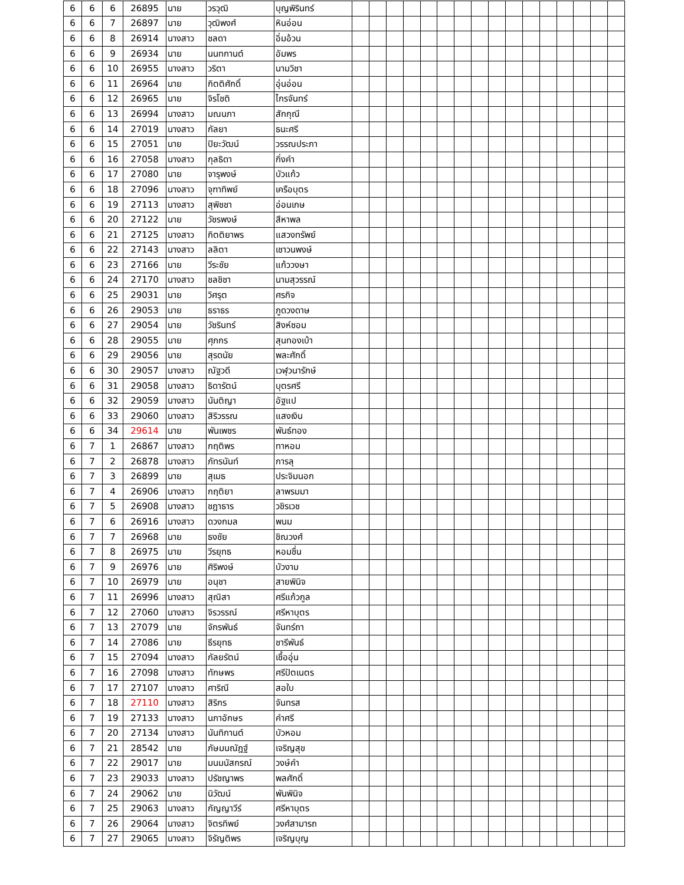| 6 | 6 | 6 | 26895 | นาย | วรวุฒิ | บุญพิรินทร์ | | | | | | | | | | | | | | | | |
| 6 | 6 | 7 | 26897 | นาย | วุฒิพงศ์ | หินอ่อน | | | | | | | | | | | | | | | | |
| 6 | 6 | 8 | 26914 | นางสาว | ชลดา | อิ่มอ้วน | | | | | | | | | | | | | | | | |
| 6 | 6 | 9 | 26934 | นาย | นนทกานต์ | อัมพร | | | | | | | | | | | | | | | | |
| 6 | 6 | 10 | 26955 | นางสาว | วริตา | นามวิชา | | | | | | | | | | | | | | | | |
| 6 | 6 | 11 | 26964 | นาย | กิตติศักดิ์ | อุ่นอ่อน | | | | | | | | | | | | | | | | |
| 6 | 6 | 12 | 26965 | นาย | จิรโชติ | ไกรจันทร์ | | | | | | | | | | | | | | | | |
| 6 | 6 | 13 | 26994 | นางสาว | มณนภา | สักกุณี | | | | | | | | | | | | | | | | |
| 6 | 6 | 14 | 27019 | นางสาว | กัลยา | ธนะศรี | | | | | | | | | | | | | | | | |
| 6 | 6 | 15 | 27051 | นาย | ปิยะวัฒน์ | วรรณประภา | | | | | | | | | | | | | | | | |
| 6 | 6 | 16 | 27058 | นางสาว | กุลธิดา | กิ่งคำ | | | | | | | | | | | | | | | | |
| 6 | 6 | 17 | 27080 | นาย | จารุพงษ์ | บัวแก้ว | | | | | | | | | | | | | | | | |
| 6 | 6 | 18 | 27096 | นางสาว | จุฑาทิพย์ | เครือบุตร | | | | | | | | | | | | | | | | |
| 6 | 6 | 19 | 27113 | นางสาว | สุพิชชา | อ่อนเกษ | | | | | | | | | | | | | | | | |
| 6 | 6 | 20 | 27122 | นาย | วัชรพงษ์ | สีหาพล | | | | | | | | | | | | | | | | |
| 6 | 6 | 21 | 27125 | นางสาว | กิตติยาพร | แสวงทรัพย์ | | | | | | | | | | | | | | | | |
| 6 | 6 | 22 | 27143 | นางสาว | ลลิตา | เชาวนพงษ์ | | | | | | | | | | | | | | | | |
| 6 | 6 | 23 | 27166 | นาย | วีระชัย | แก้ววงษา | | | | | | | | | | | | | | | | |
| 6 | 6 | 24 | 27170 | นางสาว | ชลชิชา | นามสุวรรณ์ | | | | | | | | | | | | | | | | |
| 6 | 6 | 25 | 29031 | นาย | วิศรุต | ศรกิจ | | | | | | | | | | | | | | | | |
| 6 | 6 | 26 | 29053 | นาย | ธราธร | ภูดวงดาษ | | | | | | | | | | | | | | | | |
| 6 | 6 | 27 | 29054 | นาย | วัชรินทร์ | สิงห์ซอม | | | | | | | | | | | | | | | | |
| 6 | 6 | 28 | 29055 | นาย | ศุภกร | สุนทองเบ้า | | | | | | | | | | | | | | | | |
| 6 | 6 | 29 | 29056 | นาย | สุรดนัย | พละศักดิ์ | | | | | | | | | | | | | | | | |
| 6 | 6 | 30 | 29057 | นางสาว | ณัฐวดี | เวฬุวนารักษ์ | | | | | | | | | | | | | | | | |
| 6 | 6 | 31 | 29058 | นางสาว | ธิดารัตน์ | บุตรศรี | | | | | | | | | | | | | | | | |
| 6 | 6 | 32 | 29059 | นางสาว | นันติญา | อัฐแป | | | | | | | | | | | | | | | | |
| 6 | 6 | 33 | 29060 | นางสาว | สิริวรรณ | แสงเงิน | | | | | | | | | | | | | | | | |
| 6 | 6 | 34 | 29614 | นาย | พันเพชร | พันธ์ทอง | | | | | | | | | | | | | | | | |
| 6 | 7 | 1 | 26867 | นางสาว | กฤติพร | ทาหอม | | | | | | | | | | | | | | | | |
| 6 | 7 | 2 | 26878 | นางสาว | ภัทรนันท์ | การลุ | | | | | | | | | | | | | | | | |
| 6 | 7 | 3 | 26899 | นาย | สุเมธ | ประจิมนอก | | | | | | | | | | | | | | | | |
| 6 | 7 | 4 | 26906 | นางสาว | กฤติยา | ลาพรมมา | | | | | | | | | | | | | | | | |
| 6 | 7 | 5 | 26908 | นางสาว | ชฎาธาร | วชิรเวช | | | | | | | | | | | | | | | | |
| 6 | 7 | 6 | 26916 | นางสาว | ดวงกมล | พนม | | | | | | | | | | | | | | | | |
| 6 | 7 | 7 | 26968 | นาย | ธงชัย | ชิณวงศ์ | | | | | | | | | | | | | | | | |
| 6 | 7 | 8 | 26975 | นาย | วีรยุทธ | หอมชื่น | | | | | | | | | | | | | | | | |
| 6 | 7 | 9 | 26976 | นาย | ศิริพงษ์ | บัวงาม | | | | | | | | | | | | | | | | |
| 6 | 7 | 10 | 26979 | นาย | อนุชา | สายพินิจ | | | | | | | | | | | | | | | | |
| 6 | 7 | 11 | 26996 | นางสาว | สุณิสา | ศรีแก้วกูล | | | | | | | | | | | | | | | | |
| 6 | 7 | 12 | 27060 | นางสาว | จิรวรรณ์ | ศรีหาบุตร | | | | | | | | | | | | | | | | |
| 6 | 7 | 13 | 27079 | นาย | จักรพันธ์ | จันทร์ถา | | | | | | | | | | | | | | | | |
| 6 | 7 | 14 | 27086 | นาย | ธีรยุทธ | ชารีพันธ์ | | | | | | | | | | | | | | | | |
| 6 | 7 | 15 | 27094 | นางสาว | กัลยรัตน์ | เชื้ออุ่น | | | | | | | | | | | | | | | | |
| 6 | 7 | 16 | 27098 | นางสาว | ทักษพร | ศรีปัตเนตร | | | | | | | | | | | | | | | | |
| 6 | 7 | 17 | 27107 | นางสาว | ศาริณี | สอใบ | | | | | | | | | | | | | | | | |
| 6 | 7 | 18 | 27110 | นางสาว | สิริกร | จันทรส | | | | | | | | | | | | | | | | |
| 6 | 7 | 19 | 27133 | นางสาว | นภาอักษร | คำศรี | | | | | | | | | | | | | | | | |
| 6 | 7 | 20 | 27134 | นางสาว | นันทิกานต์ | บัวหอม | | | | | | | | | | | | | | | | |
| 6 | 7 | 21 | 28542 | นาย | ภัษมนณัฎฐ์ | เจริญสุข | | | | | | | | | | | | | | | | |
| 6 | 7 | 22 | 29017 | นาย | มนมนัสกรณ์ | วงษ์คำ | | | | | | | | | | | | | | | | |
| 6 | 7 | 23 | 29033 | นางสาว | ปรัชญาพร | พลศักดิ์ | | | | | | | | | | | | | | | | |
| 6 | 7 | 24 | 29062 | นาย | นิวัฒน์ | พันพินิจ | | | | | | | | | | | | | | | | |
| 6 | 7 | 25 | 29063 | นางสาว | กัญญาวีร์ | ศรีหาบุตร | | | | | | | | | | | | | | | | |
| 6 | 7 | 26 | 29064 | นางสาว | จิตรทิพย์ | วงศ์สามารถ | | | | | | | | | | | | | | | | |
| 6 | 7 | 27 | 29065 | นางสาว | จิรัญติพร | เจริญบุญ | | | | | | | | | | | | | | | | |